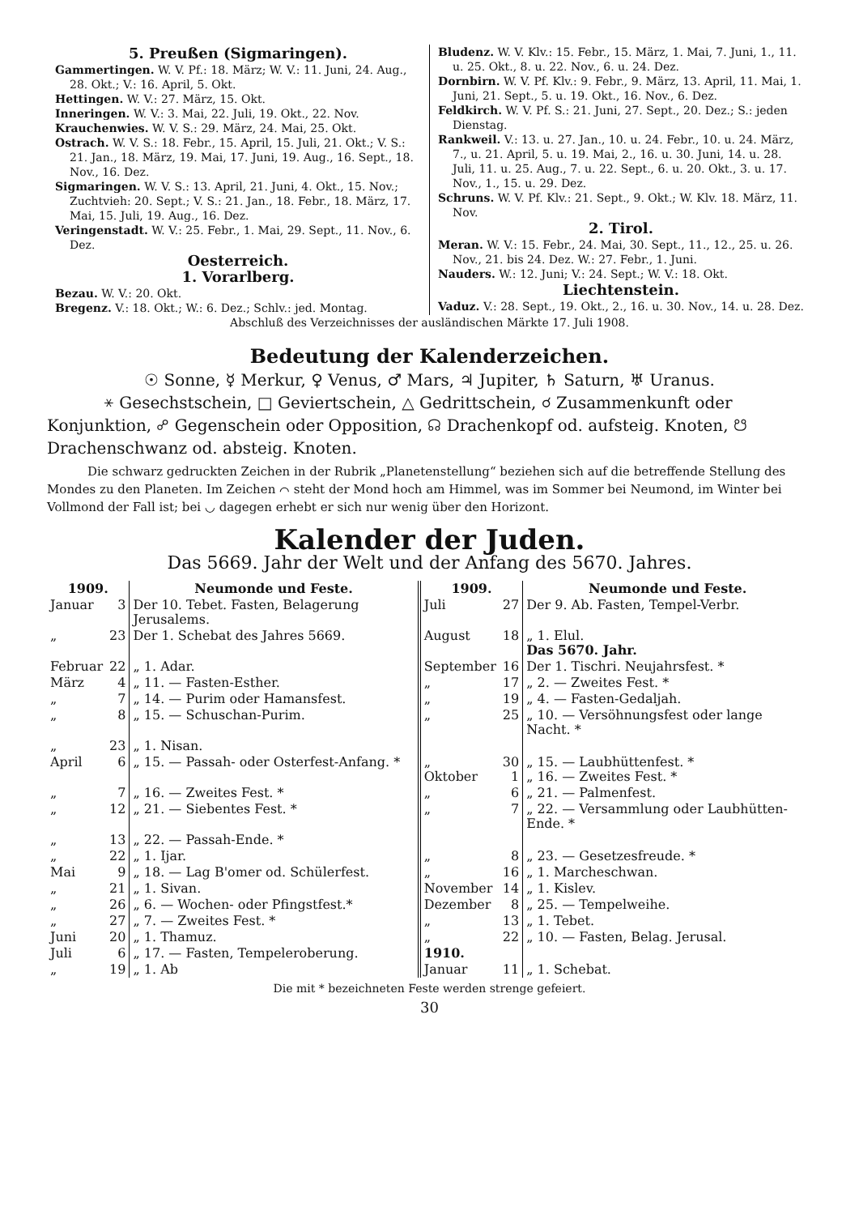5. Preußen (Sigmaringen).
Gammertingen. W. V. Pf.: 18. März; W. V.: 11. Juni, 24. Aug., 28. Okt.; V.: 16. April, 5. Okt.
Hettingen. W. V.: 27. März, 15. Okt.
Inneringen. W. V.: 3. Mai, 22. Juli, 19. Okt., 22. Nov.
Krauchenwies. W. V. S.: 29. März, 24. Mai, 25. Okt.
Ostrach. W. V. S.: 18. Febr., 15. April, 15. Juli, 21. Okt.; V. S.: 21. Jan., 18. März, 19. Mai, 17. Juni, 19. Aug., 16. Sept., 18. Nov., 16. Dez.
Sigmaringen. W. V. S.: 13. April, 21. Juni, 4. Okt., 15. Nov.; Zuchtvieh: 20. Sept.; V. S.: 21. Jan., 18. Febr., 18. März, 17. Mai, 15. Juli, 19. Aug., 16. Dez.
Veringenstadt. W. V.: 25. Febr., 1. Mai, 29. Sept., 11. Nov., 6. Dez.
Oesterreich.
1. Vorarlberg.
Bezau. W. V.: 20. Okt.
Bregenz. V.: 18. Okt.; W.: 6. Dez.; Schlv.: jed. Montag.
Bludenz. W. V. Klv.: 15. Febr., 15. März, 1. Mai, 7. Juni, 1., 11. u. 25. Okt., 8. u. 22. Nov., 6. u. 24. Dez.
Dornbirn. W. V. Pf. Klv.: 9. Febr., 9. März, 13. April, 11. Mai, 1. Juni, 21. Sept., 5. u. 19. Okt., 16. Nov., 6. Dez.
Feldkirch. W. V. Pf. S.: 21. Juni, 27. Sept., 20. Dez.; S.: jeden Dienstag.
Rankweil. V.: 13. u. 27. Jan., 10. u. 24. Febr., 10. u. 24. März, 7., u. 21. April, 5. u. 19. Mai, 2., 16. u. 30. Juni, 14. u. 28. Juli, 11. u. 25. Aug., 7. u. 22. Sept., 6. u. 20. Okt., 3. u. 17. Nov., 1., 15. u. 29. Dez.
Schruns. W. V. Pf. Klv.: 21. Sept., 9. Okt.; W. Klv. 18. März, 11. Nov.
2. Tirol.
Meran. W. V.: 15. Febr., 24. Mai, 30. Sept., 11., 12., 25. u. 26. Nov., 21. bis 24. Dez. W.: 27. Febr., 1. Juni.
Nauders. W.: 12. Juni; V.: 24. Sept.; W. V.: 18. Okt.
Liechtenstein.
Vaduz. V.: 28. Sept., 19. Okt., 2., 16. u. 30. Nov., 14. u. 28. Dez.
Abschluß des Verzeichnisses der ausländischen Märkte 17. Juli 1908.
Bedeutung der Kalenderzeichen.
☉ Sonne, ☿ Merkur, ♀ Venus, ♂ Mars, ♃ Jupiter, ♄ Saturn, ♅ Uranus.
⚹ Gesechstschein, □ Geviertschein, △ Gedrittschein, ☌ Zusammenkunft oder Konjunktion, ☍ Gegenschein oder Opposition, ☊ Drachenkopf od. aufsteig. Knoten, ☋ Drachenschwanz od. absteig. Knoten.
Die schwarz gedruckten Zeichen in der Rubrik „Planetenstellung“ beziehen sich auf die betreffende Stellung des Mondes zu den Planeten. Im Zeichen ⌒ steht der Mond hoch am Himmel, was im Sommer bei Neumond, im Winter bei Vollmond der Fall ist; bei ◡ dagegen erhebt er sich nur wenig über den Horizont.
Kalender der Juden.
Das 5669. Jahr der Welt und der Anfang des 5670. Jahres.
| 1909. | | Neumonde und Feste. | 1909. | | Neumonde und Feste. |
| --- | --- | --- | --- | --- | --- |
| Januar | 3 | Der 10. Tebet. Fasten, Belagerung Jerusalems. | Juli | 27 | Der 9. Ab. Fasten, Tempel-Verbr. |
| „ | 23 | Der 1. Schebat des Jahres 5669. | August | 18 | „ 1. Elul. Das 5670. Jahr. |
| Februar | 22 | „ 1. Adar. | September | 16 | Der 1. Tischri. Neujahrsfest. * |
| März | 4 | „ 11. — Fasten-Esther. | „ | 17 | „ 2. — Zweites Fest. * |
| „ | 7 | „ 14. — Purim oder Hamansfest. | „ | 19 | „ 4. — Fasten-Gedaljah. |
| „ | 8 | „ 15. — Schuschan-Purim. | „ | 25 | „ 10. — Versöhnungsfest oder lange Nacht. * |
| „ | 23 | „ 1. Nisan. | | | |
| April | 6 | „ 15. — Passah- oder Osterfest-Anfang. * | „ Oktober | 30 1 | „ 15. — Laubhüttenfest. * „ 16. — Zweites Fest. * |
| „ | 7 | „ 16. — Zweites Fest. * | „ | 6 | „ 21. — Palmenfest. |
| „ | 12 | „ 21. — Siebentes Fest. * | „ | 7 | „ 22. — Versammlung oder Laubhütten-Ende. * |
| „ | 13 | „ 22. — Passah-Ende. * | | | |
| „ | 22 | „ 1. Ijar. | „ | 8 | „ 23. — Gesetzesfreude. * |
| Mai | 9 | „ 18. — Lag B'omer od. Schülerfest. | „ | 16 | „ 1. Marcheschwan. |
| „ | 21 | „ 1. Sivan. | November | 14 | „ 1. Kislev. |
| „ | 26 | „ 6. — Wochen- oder Pfingstfest.* | Dezember | 8 | „ 25. — Tempelweihe. |
| „ | 27 | „ 7. — Zweites Fest. * | „ | 13 | „ 1. Tebet. |
| Juni | 20 | „ 1. Thamuz. | „ | 22 | „ 10. — Fasten, Belag. Jerusal. |
| Juli | 6 | „ 17. — Fasten, Tempeleroberung. | 1910. | | |
| „ | 19 | „ 1. Ab | Januar | 11 | „ 1. Schebat. |
Die mit * bezeichneten Feste werden strenge gefeiert.
30